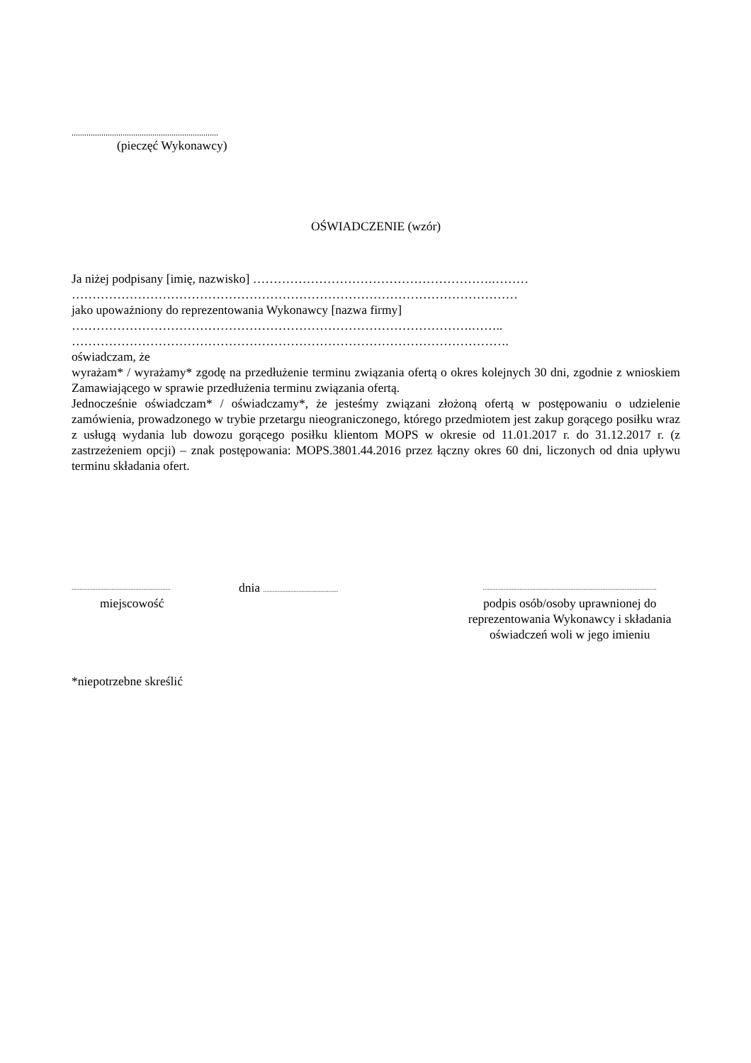.....................................................................
(pieczęć Wykonawcy)
OŚWIADCZENIE (wzór)
Ja niżej podpisany [imię, nazwisko] ………………………………………………….………
………………………………………………………………………………………………
jako upoważniony do reprezentowania Wykonawcy [nazwa firmy]
…………………………………………………………………………………….……..
…………………………………………………………………………………………….
oświadczam, że
wyrażam* / wyrażamy* zgodę na przedłużenie terminu związania ofertą o okres kolejnych 30 dni, zgodnie z wnioskiem Zamawiającego w sprawie przedłużenia terminu związania ofertą.
Jednocześnie oświadczam* / oświadczamy*, że jesteśmy związani złożoną ofertą w postępowaniu o udzielenie zamówienia, prowadzonego w trybie przetargu nieograniczonego, którego przedmiotem jest zakup gorącego posiłku wraz z usługą wydania lub dowozu gorącego posiłku klientom MOPS w okresie od 11.01.2017 r. do 31.12.2017 r. (z zastrzeżeniem opcji) – znak postępowania: MOPS.3801.44.2016 przez łączny okres 60 dni, liczonych od dnia upływu terminu składania ofert.
..............................................................
miejscowość
dnia ...............................................
.............................................................................................................
podpis osób/osoby uprawnionej do reprezentowania Wykonawcy i składania oświadczeń woli w jego imieniu
*niepotrzebne skreślić